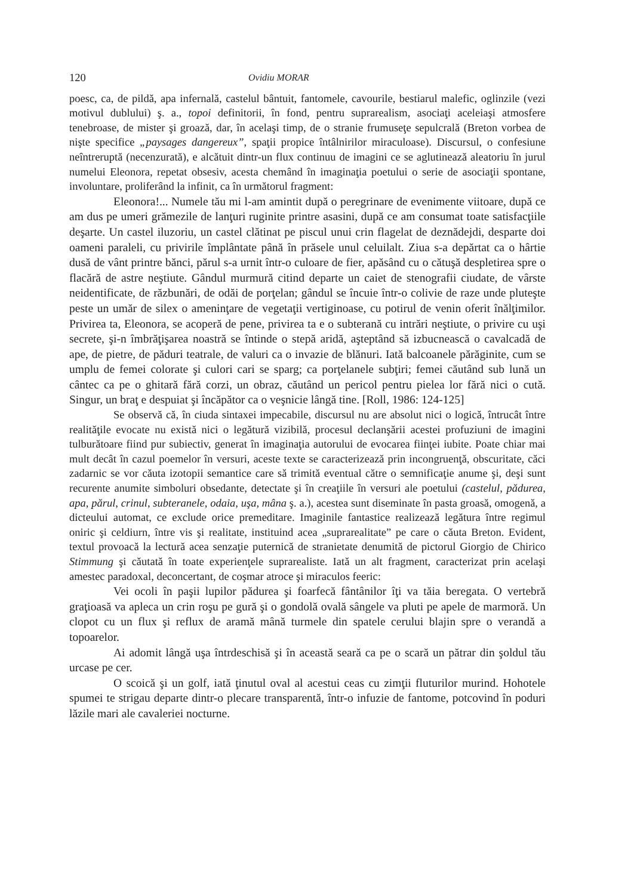120 Ovidiu MORAR
poesc, ca, de pildă, apa infernală, castelul bântuit, fantomele, cavourile, bestiarul malefic, oglinzile (vezi motivul dublului) ş. a., topoi definitorii, în fond, pentru suprarealism, asociaţi aceleiaşi atmosfere tenebroase, de mister şi groază, dar, în acelaşi timp, de o stranie frumuseţe sepulcrală (Breton vorbea de nişte specifice „paysages dangereux”, spaţii propice întâlnirilor miraculoase). Discursul, o confesiune neîntreruptă (necenzurată), e alcătuit dintr-un flux continuu de imagini ce se aglutinează aleatoriu în jurul numelui Eleonora, repetat obsesiv, acesta chemând în imaginaţia poetului o serie de asociaţii spontane, involuntare, proliferând la infinit, ca în următorul fragment:
Eleonora!... Numele tău mi l-am amintit după o peregrinare de evenimente viitoare, după ce am dus pe umeri grămezile de lanţuri ruginite printre asasini, după ce am consumat toate satisfacţiile deşarte. Un castel iluzoriu, un castel clătinat pe piscul unui crin flagelat de deznădejdi, desparte doi oameni paraleli, cu privirile împlântate până în prăsele unul celuilalt. Ziua s-a depărtat ca o hârtie dusă de vânt printre bănci, părul s-a urnit într-o culoare de fier, apăsând cu o cătuşă despletirea spre o flacără de astre neştiute. Gândul murmură citind departe un caiet de stenografii ciudate, de vârste neidentificate, de răzbunări, de odăi de porţelan; gândul se încuie într-o colivie de raze unde pluteşte peste un umăr de silex o ameninţare de vegetaţii vertiginoase, cu potirul de venin oferit înălţimilor. Privirea ta, Eleonora, se acoperă de pene, privirea ta e o subterană cu intrări neştiute, o privire cu uşi secrete, şi-n îmbrăţişarea noastră se întinde o stepă aridă, aşteptând să izbucnească o cavalcadă de ape, de pietre, de păduri teatrale, de valuri ca o invazie de blănuri. Iată balcoanele părăginite, cum se umplu de femei colorate şi culori cari se sparg; ca porţelanele subţiri; femei căutând sub lună un cântec ca pe o ghitară fără corzi, un obraz, căutând un pericol pentru pielea lor fără nici o cută. Singur, un braţ e despuiat şi încăpător ca o veşnicie lângă tine. [Roll, 1986: 124-125]
Se observă că, în ciuda sintaxei impecabile, discursul nu are absolut nici o logică, întrucât între realităţile evocate nu există nici o legătură vizibilă, procesul declanşării acestei profuziuni de imagini tulburătoare fiind pur subiectiv, generat în imaginaţia autorului de evocarea fiinţei iubite. Poate chiar mai mult decât în cazul poemelor în versuri, aceste texte se caracterizează prin incongruenţă, obscuritate, căci zadarnic se vor căuta izotopii semantice care să trimită eventual către o semnificaţie anume şi, deşi sunt recurente anumite simboluri obsedante, detectate şi în creaţiile în versuri ale poetului (castelul, pădurea, apa, părul, crinul, subteranele, odaia, uşa, mâna ş. a.), acestea sunt diseminate în pasta groasă, omogenă, a dicteului automat, ce exclude orice premeditare. Imaginile fantastice realizează legătura între regimul oniric şi celdiurn, între vis şi realitate, instituind acea „suprarealitate” pe care o căuta Breton. Evident, textul provoacă la lectură acea senzaţie puternică de stranietate denumită de pictorul Giorgio de Chirico Stimmung şi căutată în toate experienţele suprarealiste. Iată un alt fragment, caracterizat prin acelaşi amestec paradoxal, deconcertant, de coşmar atroce şi miraculos feeric:
Vei ocoli în paşii lupilor pădurea şi foarfecă fântânilor îţi va tăia beregata. O vertebră graţioasă va apleca un crin roşu pe gură şi o gondolă ovală sângele va pluti pe apele de marmoră. Un clopot cu un flux şi reflux de aramă mână turmele din spatele cerului blajin spre o verandă a topoarelor.
Ai adomit lângă uşa întrdeschisă şi în această seară ca pe o scară un pătrar din şoldul tău urcase pe cer.
O scoică şi un golf, iată ţinutul oval al acestui ceas cu zimţii fluturilor murind. Hohotele spumei te strigau departe dintr-o plecare transparentă, într-o infuzie de fantome, potcovind în poduri lăzile mari ale cavaleriei nocturne.